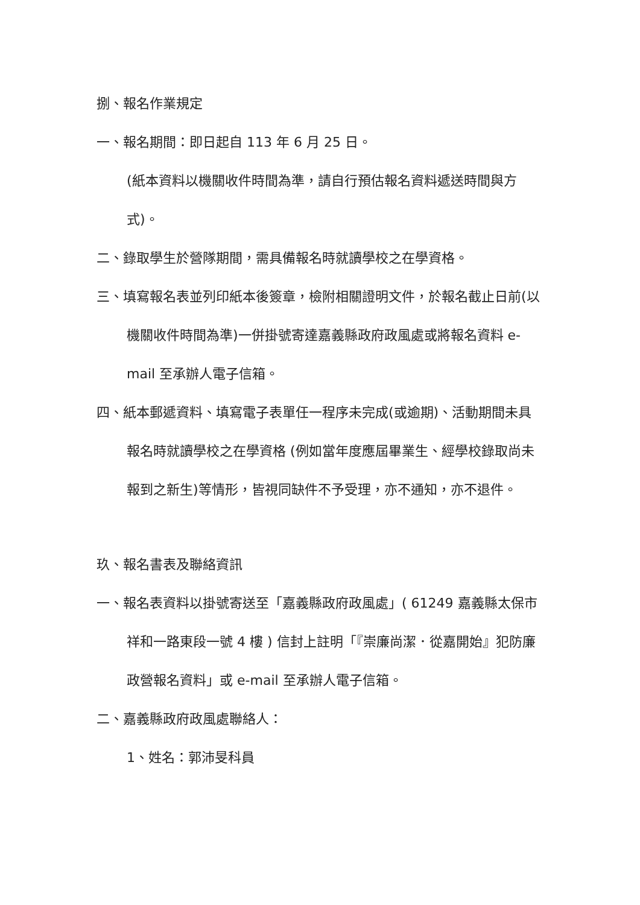捌、報名作業規定
一、報名期間：即日起自 113 年 6 月 25 日。
(紙本資料以機關收件時間為準，請自行預估報名資料遞送時間與方式)。
二、錄取學生於營隊期間，需具備報名時就讀學校之在學資格。
三、填寫報名表並列印紙本後簽章，檢附相關證明文件，於報名截止日前(以機關收件時間為準)一併掛號寄達嘉義縣政府政風處或將報名資料 e-mail 至承辦人電子信箱。
四、紙本郵遞資料、填寫電子表單任一程序未完成(或逾期)、活動期間未具報名時就讀學校之在學資格 (例如當年度應屆畢業生、經學校錄取尚未報到之新生)等情形，皆視同缺件不予受理，亦不通知，亦不退件。
玖、報名書表及聯絡資訊
一、報名表資料以掛號寄送至「嘉義縣政府政風處」( 61249 嘉義縣太保市祥和一路東段一號 4 樓 ) 信封上註明「『崇廉尚潔．從嘉開始』犯防廉政營報名資料」或 e-mail 至承辦人電子信箱。
二、嘉義縣政府政風處聯絡人：
1、姓名：郭沛旻科員